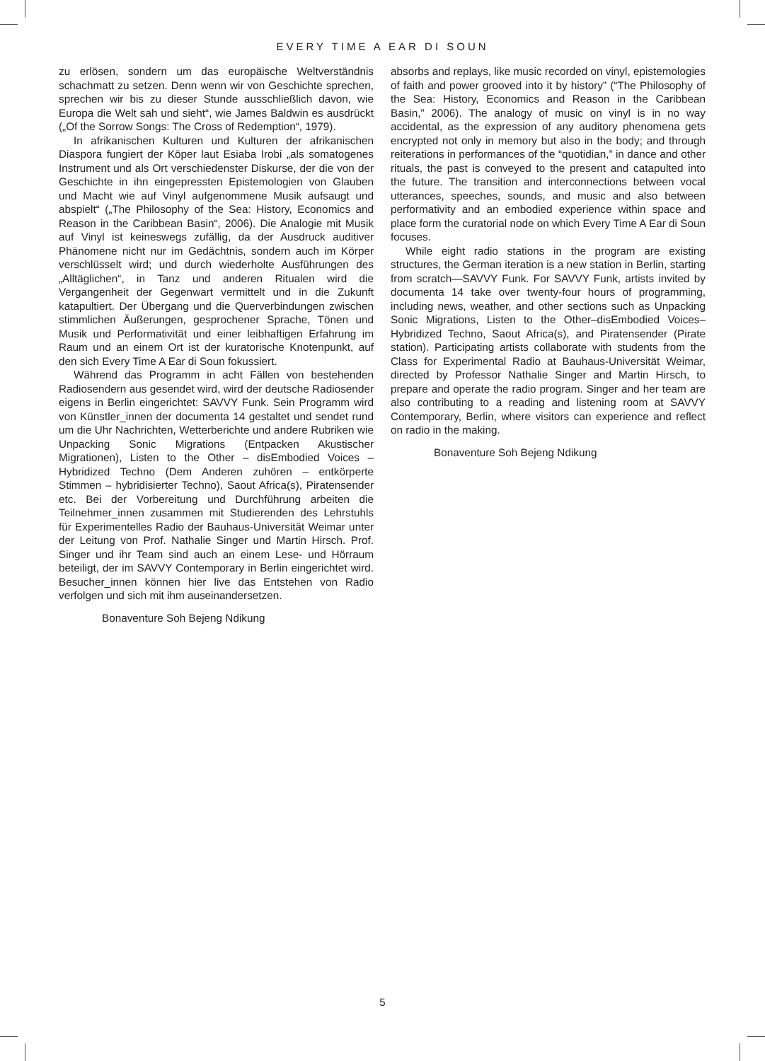EVERY TIME A EAR DI SOUN
zu erlösen, sondern um das europäische Weltverständnis schachmatt zu setzen. Denn wenn wir von Geschichte sprechen, sprechen wir bis zu dieser Stunde ausschließlich davon, wie Europa die Welt sah und sieht“, wie James Baldwin es ausdrückt („Of the Sorrow Songs: The Cross of Redemption“, 1979).
In afrikanischen Kulturen und Kulturen der afrikanischen Diaspora fungiert der Köper laut Esiaba Irobi „als somatogenes Instrument und als Ort verschiedenster Diskurse, der die von der Geschichte in ihn eingepressten Epistemologien von Glauben und Macht wie auf Vinyl aufgenommene Musik aufsaugt und abspielt“ („The Philosophy of the Sea: History, Economics and Reason in the Caribbean Basin“, 2006). Die Analogie mit Musik auf Vinyl ist keineswegs zufällig, da der Ausdruck auditiver Phänomene nicht nur im Gedächtnis, sondern auch im Körper verschlüsselt wird; und durch wiederholte Ausführungen des „Alltäglichen“, in Tanz und anderen Ritualen wird die Vergangenheit der Gegenwart vermittelt und in die Zukunft katapultiert. Der Übergang und die Querverbindungen zwischen stimmlichen Äußerungen, gesprochener Sprache, Tönen und Musik und Performativität und einer leibhaftigen Erfahrung im Raum und an einem Ort ist der kuratorische Knotenpunkt, auf den sich Every Time A Ear di Soun fokussiert.
Während das Programm in acht Fällen von bestehenden Radiosendern aus gesendet wird, wird der deutsche Radiosender eigens in Berlin eingerichtet: SAVVY Funk. Sein Programm wird von Künstler_innen der documenta 14 gestaltet und sendet rund um die Uhr Nachrichten, Wetterberichte und andere Rubriken wie Unpacking Sonic Migrations (Entpacken Akustischer Migrationen), Listen to the Other – disEmbodied Voices – Hybridized Techno (Dem Anderen zuhören – entkörperte Stimmen – hybridisierter Techno), Saout Africa(s), Piratensender etc. Bei der Vorbereitung und Durchführung arbeiten die Teilnehmer_innen zusammen mit Studierenden des Lehrstuhls für Experimentelles Radio der Bauhaus-Universität Weimar unter der Leitung von Prof. Nathalie Singer und Martin Hirsch. Prof. Singer und ihr Team sind auch an einem Lese- und Hörraum beteiligt, der im SAVVY Contemporary in Berlin eingerichtet wird. Besucher_innen können hier live das Entstehen von Radio verfolgen und sich mit ihm auseinandersetzen.
Bonaventure Soh Bejeng Ndikung
absorbs and replays, like music recorded on vinyl, epistemologies of faith and power grooved into it by history” (“The Philosophy of the Sea: History, Economics and Reason in the Caribbean Basin,” 2006). The analogy of music on vinyl is in no way accidental, as the expression of any auditory phenomena gets encrypted not only in memory but also in the body; and through reiterations in performances of the “quotidian,” in dance and other rituals, the past is conveyed to the present and catapulted into the future. The transition and interconnections between vocal utterances, speeches, sounds, and music and also between performativity and an embodied experience within space and place form the curatorial node on which Every Time A Ear di Soun focuses.
While eight radio stations in the program are existing structures, the German iteration is a new station in Berlin, starting from scratch—SAVVY Funk. For SAVVY Funk, artists invited by documenta 14 take over twenty-four hours of programming, including news, weather, and other sections such as Unpacking Sonic Migrations, Listen to the Other–disEmbodied Voices–Hybridized Techno, Saout Africa(s), and Piratensender (Pirate station). Participating artists collaborate with students from the Class for Experimental Radio at Bauhaus-Universität Weimar, directed by Professor Nathalie Singer and Martin Hirsch, to prepare and operate the radio program. Singer and her team are also contributing to a reading and listening room at SAVVY Contemporary, Berlin, where visitors can experience and reflect on radio in the making.
Bonaventure Soh Bejeng Ndikung
5